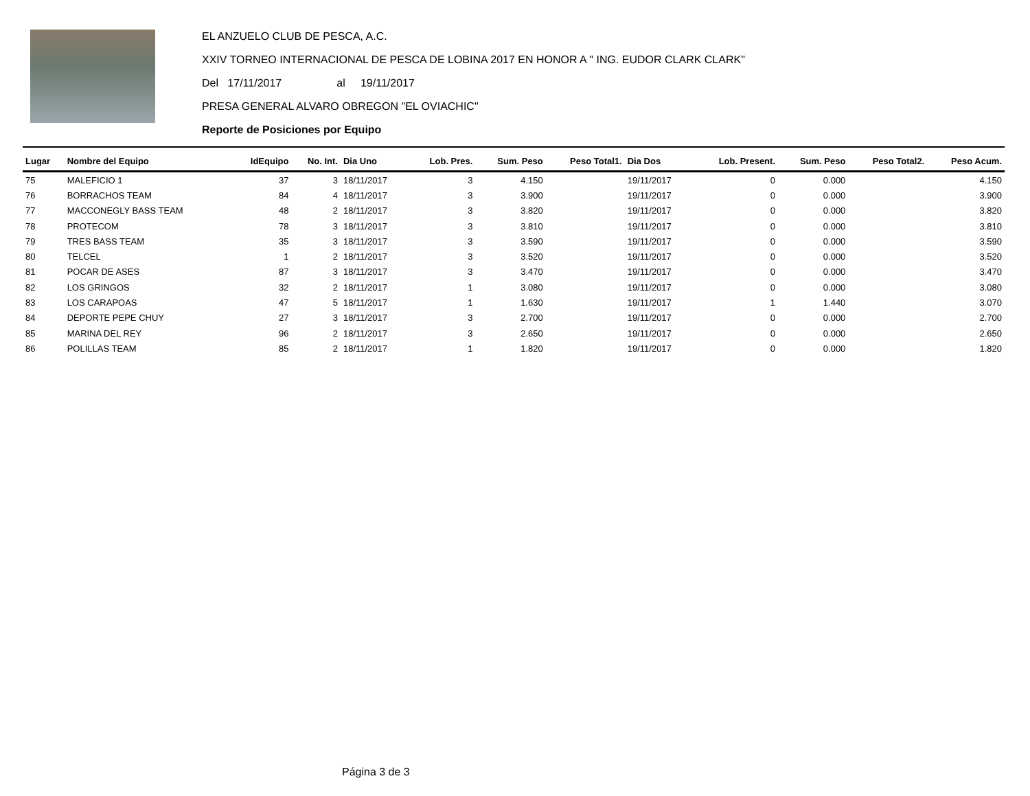EL ANZUELO CLUB DE PESCA, A.C.
XXIV TORNEO INTERNACIONAL DE PESCA DE LOBINA 2017 EN HONOR A " ING. EUDOR CLARK CLARK"
Del 17/11/2017 al 19/11/2017
PRESA GENERAL ALVARO OBREGON "EL OVIACHIC"
Reporte de Posiciones por Equipo
| Lugar | Nombre del Equipo | IdEquipo | No. Int. | Dia Uno | Lob. Pres. | Sum. Peso | Peso Total1. | Dia Dos | Lob. Present. | Sum. Peso | Peso Total2. | Peso Acum. |
| --- | --- | --- | --- | --- | --- | --- | --- | --- | --- | --- | --- | --- |
| 75 | MALEFICIO 1 | 37 | 3 | 18/11/2017 | 3 | 4.150 | | 19/11/2017 | 0 | 0.000 | | 4.150 |
| 76 | BORRACHOS TEAM | 84 | 4 | 18/11/2017 | 3 | 3.900 | | 19/11/2017 | 0 | 0.000 | | 3.900 |
| 77 | MACCONEGLY BASS TEAM | 48 | 2 | 18/11/2017 | 3 | 3.820 | | 19/11/2017 | 0 | 0.000 | | 3.820 |
| 78 | PROTECOM | 78 | 3 | 18/11/2017 | 3 | 3.810 | | 19/11/2017 | 0 | 0.000 | | 3.810 |
| 79 | TRES BASS TEAM | 35 | 3 | 18/11/2017 | 3 | 3.590 | | 19/11/2017 | 0 | 0.000 | | 3.590 |
| 80 | TELCEL | 1 | 2 | 18/11/2017 | 3 | 3.520 | | 19/11/2017 | 0 | 0.000 | | 3.520 |
| 81 | POCAR DE ASES | 87 | 3 | 18/11/2017 | 3 | 3.470 | | 19/11/2017 | 0 | 0.000 | | 3.470 |
| 82 | LOS GRINGOS | 32 | 2 | 18/11/2017 | 1 | 3.080 | | 19/11/2017 | 0 | 0.000 | | 3.080 |
| 83 | LOS CARAPOAS | 47 | 5 | 18/11/2017 | 1 | 1.630 | | 19/11/2017 | 1 | 1.440 | | 3.070 |
| 84 | DEPORTE PEPE CHUY | 27 | 3 | 18/11/2017 | 3 | 2.700 | | 19/11/2017 | 0 | 0.000 | | 2.700 |
| 85 | MARINA DEL REY | 96 | 2 | 18/11/2017 | 3 | 2.650 | | 19/11/2017 | 0 | 0.000 | | 2.650 |
| 86 | POLILLAS TEAM | 85 | 2 | 18/11/2017 | 1 | 1.820 | | 19/11/2017 | 0 | 0.000 | | 1.820 |
Página 3 de 3